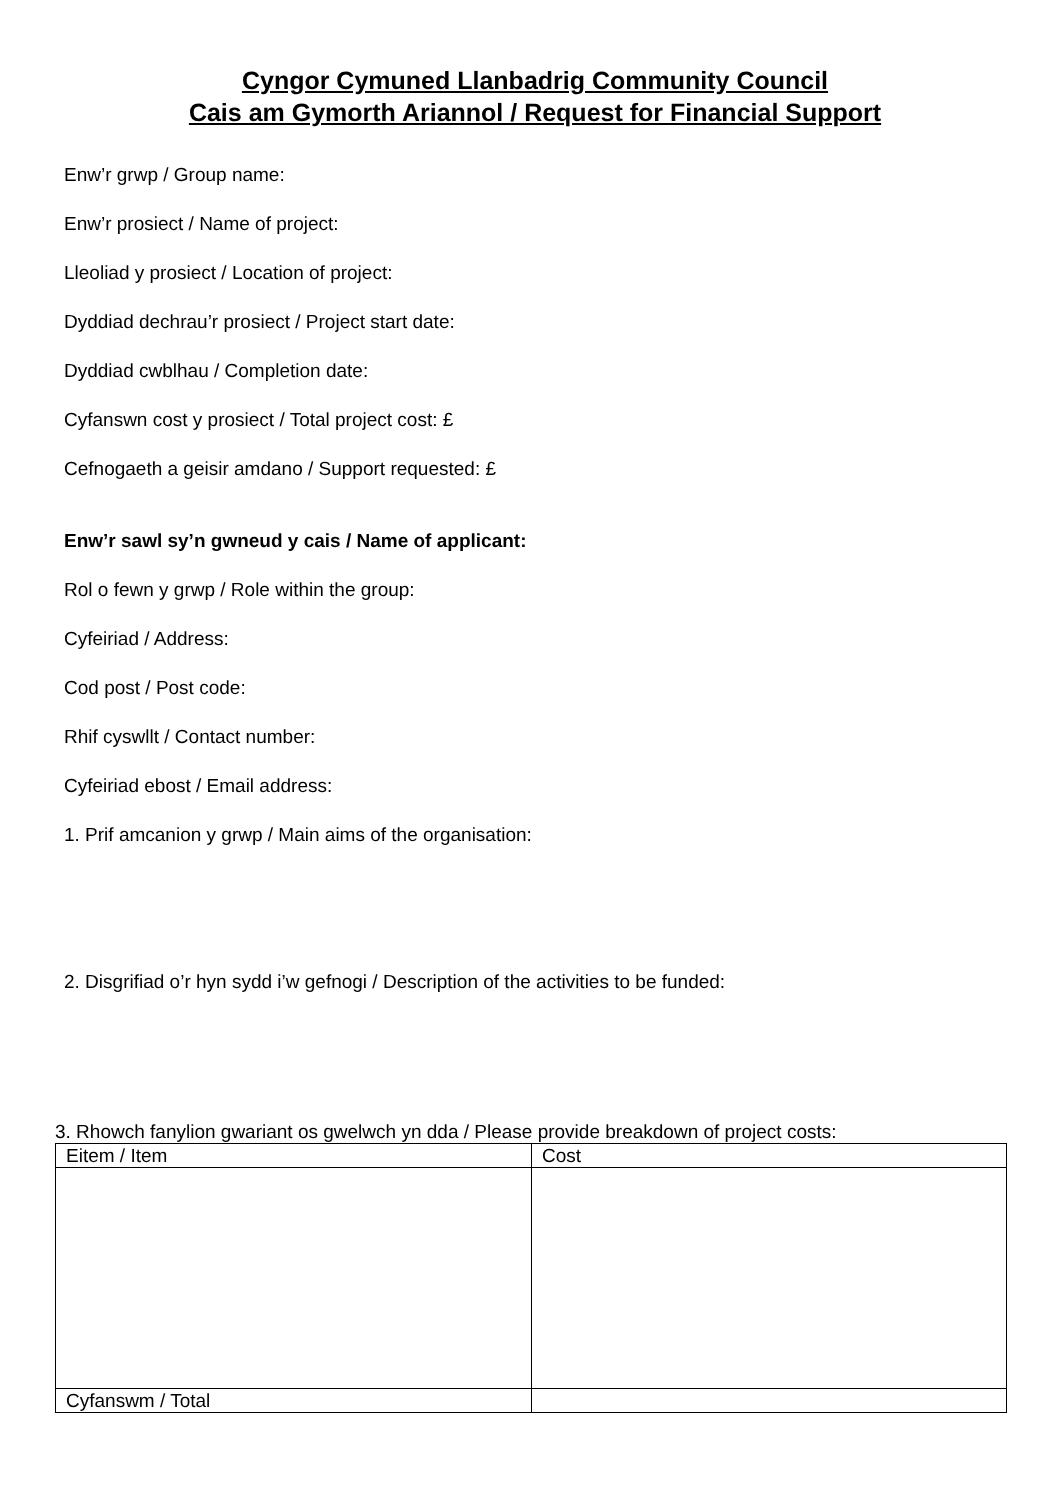Cyngor Cymuned Llanbadrig Community Council
Cais am Gymorth Ariannol / Request for Financial Support
Enw’r grwp / Group name:
Enw’r prosiect / Name of project:
Lleoliad y prosiect / Location of project:
Dyddiad dechrau’r prosiect / Project start date:
Dyddiad cwblhau / Completion date:
Cyfanswn cost y prosiect / Total project cost: £
Cefnogaeth a geisir amdano / Support requested: £
Enw’r sawl sy’n gwneud y cais / Name of applicant:
Rol o fewn y grwp / Role within the group:
Cyfeiriad / Address:
Cod post / Post code:
Rhif cyswllt / Contact number:
Cyfeiriad ebost / Email address:
1. Prif amcanion y grwp / Main aims of the organisation:
2. Disgrifiad o’r hyn sydd i’w gefnogi / Description of the activities to be funded:
3. Rhowch fanylion gwariant os gwelwch yn dda / Please provide breakdown of project costs:
| Eitem / Item | Cost |
| Cyfanswm / Total | |